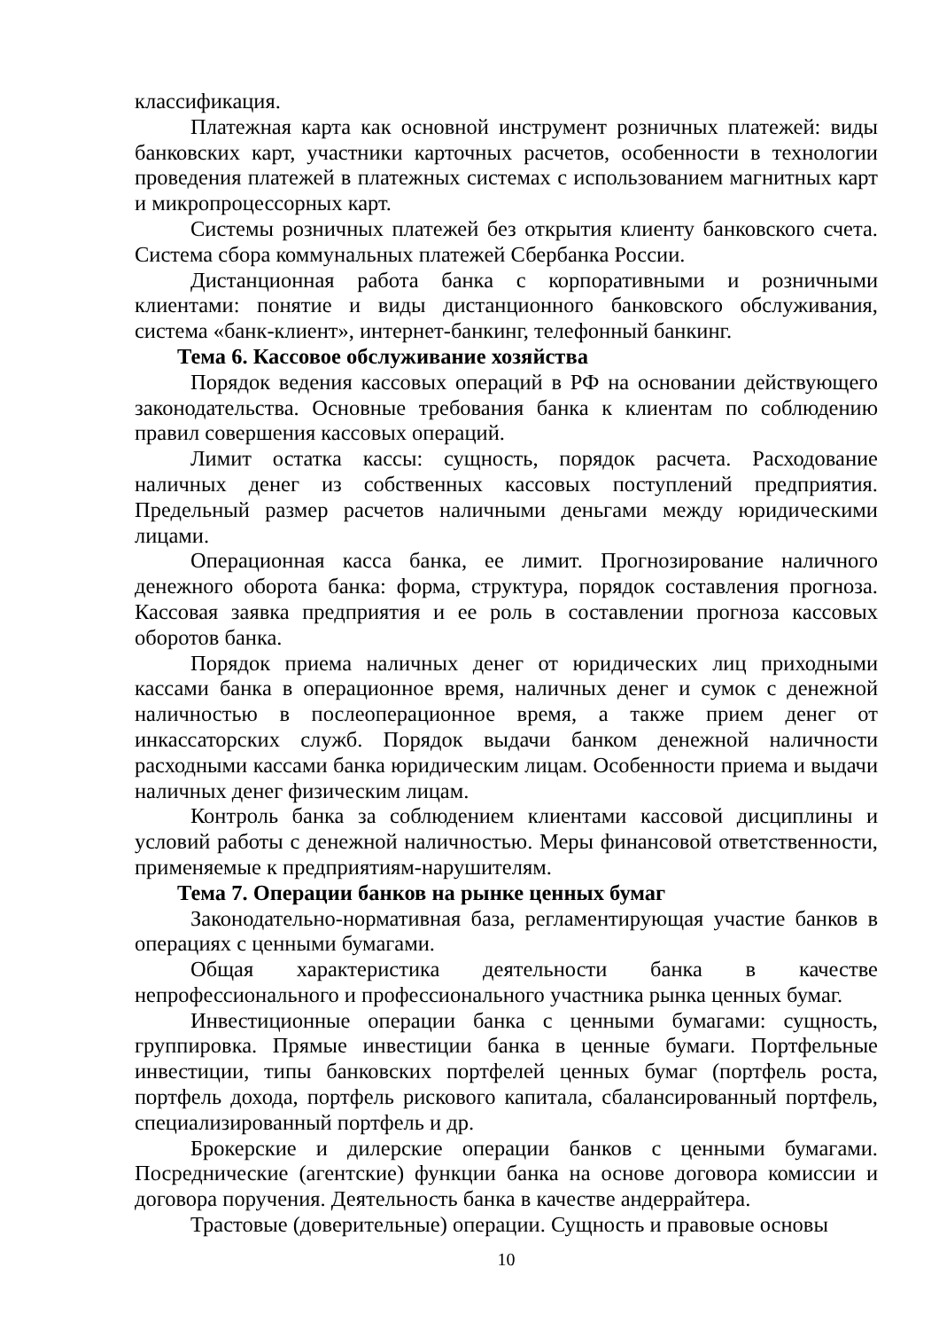классификация.
Платежная карта как основной инструмент розничных платежей: виды банковских карт, участники карточных расчетов, особенности в технологии проведения платежей в платежных системах с использованием магнитных карт и микропроцессорных карт.
Системы розничных платежей без открытия клиенту банковского счета. Система сбора коммунальных платежей Сбербанка России.
Дистанционная работа банка с корпоративными и розничными клиентами: понятие и виды дистанционного банковского обслуживания, система «банк-клиент», интернет-банкинг, телефонный банкинг.
Тема 6. Кассовое обслуживание хозяйства
Порядок ведения кассовых операций в РФ на основании действующего законодательства. Основные требования банка к клиентам по соблюдению правил совершения кассовых операций.
Лимит остатка кассы: сущность, порядок расчета. Расходование наличных денег из собственных кассовых поступлений предприятия. Предельный размер расчетов наличными деньгами между юридическими лицами.
Операционная касса банка, ее лимит. Прогнозирование наличного денежного оборота банка: форма, структура, порядок составления прогноза. Кассовая заявка предприятия и ее роль в составлении прогноза кассовых оборотов банка.
Порядок приема наличных денег от юридических лиц приходными кассами банка в операционное время, наличных денег и сумок с денежной наличностью в послеоперационное время, а также прием денег от инкассаторских служб. Порядок выдачи банком денежной наличности расходными кассами банка юридическим лицам. Особенности приема и выдачи наличных денег физическим лицам.
Контроль банка за соблюдением клиентами кассовой дисциплины и условий работы с денежной наличностью. Меры финансовой ответственности, применяемые к предприятиям-нарушителям.
Тема 7. Операции банков на рынке ценных бумаг
Законодательно-нормативная база, регламентирующая участие банков в операциях с ценными бумагами.
Общая характеристика деятельности банка в качестве непрофессионального и профессионального участника рынка ценных бумаг.
Инвестиционные операции банка с ценными бумагами: сущность, группировка. Прямые инвестиции банка в ценные бумаги. Портфельные инвестиции, типы банковских портфелей ценных бумаг (портфель роста, портфель дохода, портфель рискового капитала, сбалансированный портфель, специализированный портфель и др.
Брокерские и дилерские операции банков с ценными бумагами. Посреднические (агентские) функции банка на основе договора комиссии и договора поручения. Деятельность банка в качестве андеррайтера.
Трастовые (доверительные) операции. Сущность и правовые основы
10